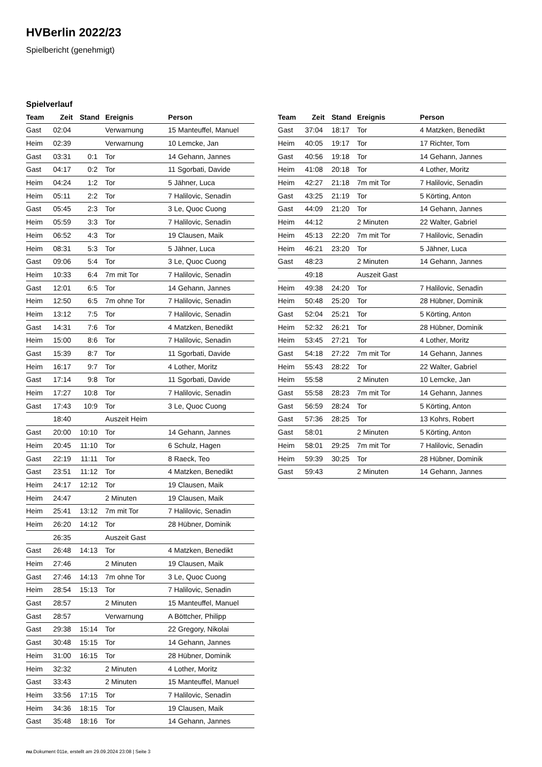HVBerlin 2022/23
Spielbericht (genehmigt)
Spielverlauf
| Team | Zeit | Stand | Ereignis | Person |
| --- | --- | --- | --- | --- |
| Gast | 02:04 | | Verwarnung | 15 Manteuffel, Manuel |
| Heim | 02:39 | | Verwarnung | 10 Lemcke, Jan |
| Gast | 03:31 | 0:1 | Tor | 14 Gehann, Jannes |
| Gast | 04:17 | 0:2 | Tor | 11 Sgorbati, Davide |
| Heim | 04:24 | 1:2 | Tor | 5 Jähner, Luca |
| Heim | 05:11 | 2:2 | Tor | 7 Halilovic, Senadin |
| Gast | 05:45 | 2:3 | Tor | 3 Le, Quoc Cuong |
| Heim | 05:59 | 3:3 | Tor | 7 Halilovic, Senadin |
| Heim | 06:52 | 4:3 | Tor | 19 Clausen, Maik |
| Heim | 08:31 | 5:3 | Tor | 5 Jähner, Luca |
| Gast | 09:06 | 5:4 | Tor | 3 Le, Quoc Cuong |
| Heim | 10:33 | 6:4 | 7m mit Tor | 7 Halilovic, Senadin |
| Gast | 12:01 | 6:5 | Tor | 14 Gehann, Jannes |
| Heim | 12:50 | 6:5 | 7m ohne Tor | 7 Halilovic, Senadin |
| Heim | 13:12 | 7:5 | Tor | 7 Halilovic, Senadin |
| Gast | 14:31 | 7:6 | Tor | 4 Matzken, Benedikt |
| Heim | 15:00 | 8:6 | Tor | 7 Halilovic, Senadin |
| Gast | 15:39 | 8:7 | Tor | 11 Sgorbati, Davide |
| Heim | 16:17 | 9:7 | Tor | 4 Lother, Moritz |
| Gast | 17:14 | 9:8 | Tor | 11 Sgorbati, Davide |
| Heim | 17:27 | 10:8 | Tor | 7 Halilovic, Senadin |
| Gast | 17:43 | 10:9 | Tor | 3 Le, Quoc Cuong |
| | 18:40 | | Auszeit Heim | |
| Gast | 20:00 | 10:10 | Tor | 14 Gehann, Jannes |
| Heim | 20:45 | 11:10 | Tor | 6 Schulz, Hagen |
| Gast | 22:19 | 11:11 | Tor | 8 Raeck, Teo |
| Gast | 23:51 | 11:12 | Tor | 4 Matzken, Benedikt |
| Heim | 24:17 | 12:12 | Tor | 19 Clausen, Maik |
| Heim | 24:47 | | 2 Minuten | 19 Clausen, Maik |
| Heim | 25:41 | 13:12 | 7m mit Tor | 7 Halilovic, Senadin |
| Heim | 26:20 | 14:12 | Tor | 28 Hübner, Dominik |
| | 26:35 | | Auszeit Gast | |
| Gast | 26:48 | 14:13 | Tor | 4 Matzken, Benedikt |
| Heim | 27:46 | | 2 Minuten | 19 Clausen, Maik |
| Gast | 27:46 | 14:13 | 7m ohne Tor | 3 Le, Quoc Cuong |
| Heim | 28:54 | 15:13 | Tor | 7 Halilovic, Senadin |
| Gast | 28:57 | | 2 Minuten | 15 Manteuffel, Manuel |
| Gast | 28:57 | | Verwarnung | A Böttcher, Philipp |
| Gast | 29:38 | 15:14 | Tor | 22 Gregory, Nikolai |
| Gast | 30:48 | 15:15 | Tor | 14 Gehann, Jannes |
| Heim | 31:00 | 16:15 | Tor | 28 Hübner, Dominik |
| Heim | 32:32 | | 2 Minuten | 4 Lother, Moritz |
| Gast | 33:43 | | 2 Minuten | 15 Manteuffel, Manuel |
| Heim | 33:56 | 17:15 | Tor | 7 Halilovic, Senadin |
| Heim | 34:36 | 18:15 | Tor | 19 Clausen, Maik |
| Gast | 35:48 | 18:16 | Tor | 14 Gehann, Jannes |
| Team | Zeit | Stand | Ereignis | Person |
| --- | --- | --- | --- | --- |
| Gast | 37:04 | 18:17 | Tor | 4 Matzken, Benedikt |
| Heim | 40:05 | 19:17 | Tor | 17 Richter, Tom |
| Gast | 40:56 | 19:18 | Tor | 14 Gehann, Jannes |
| Heim | 41:08 | 20:18 | Tor | 4 Lother, Moritz |
| Heim | 42:27 | 21:18 | 7m mit Tor | 7 Halilovic, Senadin |
| Gast | 43:25 | 21:19 | Tor | 5 Körting, Anton |
| Gast | 44:09 | 21:20 | Tor | 14 Gehann, Jannes |
| Heim | 44:12 | | 2 Minuten | 22 Walter, Gabriel |
| Heim | 45:13 | 22:20 | 7m mit Tor | 7 Halilovic, Senadin |
| Heim | 46:21 | 23:20 | Tor | 5 Jähner, Luca |
| Gast | 48:23 | | 2 Minuten | 14 Gehann, Jannes |
| | 49:18 | | Auszeit Gast | |
| Heim | 49:38 | 24:20 | Tor | 7 Halilovic, Senadin |
| Heim | 50:48 | 25:20 | Tor | 28 Hübner, Dominik |
| Gast | 52:04 | 25:21 | Tor | 5 Körting, Anton |
| Heim | 52:32 | 26:21 | Tor | 28 Hübner, Dominik |
| Heim | 53:45 | 27:21 | Tor | 4 Lother, Moritz |
| Gast | 54:18 | 27:22 | 7m mit Tor | 14 Gehann, Jannes |
| Heim | 55:43 | 28:22 | Tor | 22 Walter, Gabriel |
| Heim | 55:58 | | 2 Minuten | 10 Lemcke, Jan |
| Gast | 55:58 | 28:23 | 7m mit Tor | 14 Gehann, Jannes |
| Gast | 56:59 | 28:24 | Tor | 5 Körting, Anton |
| Gast | 57:36 | 28:25 | Tor | 13 Kohrs, Robert |
| Gast | 58:01 | | 2 Minuten | 5 Körting, Anton |
| Heim | 58:01 | 29:25 | 7m mit Tor | 7 Halilovic, Senadin |
| Heim | 59:39 | 30:25 | Tor | 28 Hübner, Dominik |
| Gast | 59:43 | | 2 Minuten | 14 Gehann, Jannes |
nu.Dokument 011e, erstellt am 29.09.2024 23:08 | Seite 3